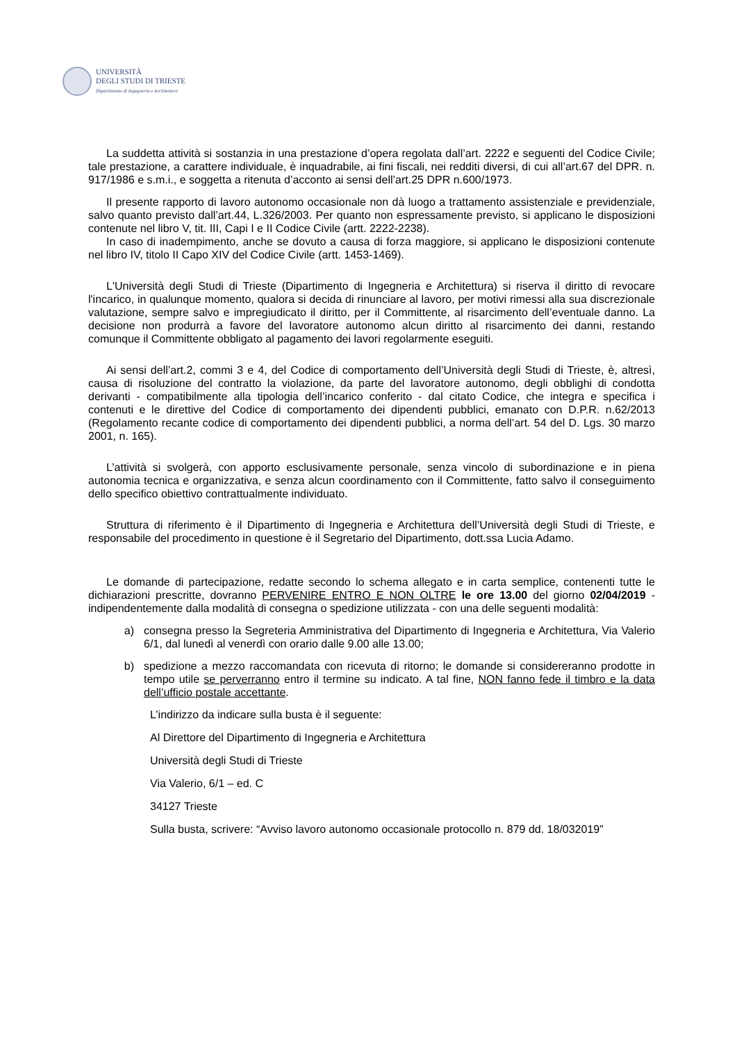UNIVERSITÀ
DEGLI STUDI DI TRIESTE
Dipartimento di Ingegneria e Architettura
La suddetta attività si sostanzia in una prestazione d’opera regolata dall’art. 2222 e seguenti del Codice Civile; tale prestazione, a carattere individuale, è inquadrabile, ai fini fiscali, nei redditi diversi, di cui all’art.67 del DPR. n. 917/1986 e s.m.i., e soggetta a ritenuta d’acconto ai sensi dell’art.25 DPR n.600/1973.
Il presente rapporto di lavoro autonomo occasionale non dà luogo a trattamento assistenziale e previdenziale, salvo quanto previsto dall’art.44, L.326/2003. Per quanto non espressamente previsto, si applicano le disposizioni contenute nel libro V, tit. III, Capi I e II Codice Civile (artt. 2222-2238).
In caso di inadempimento, anche se dovuto a causa di forza maggiore, si applicano le disposizioni contenute nel libro IV, titolo II Capo XIV del Codice Civile (artt. 1453-1469).
L'Università degli Studi di Trieste (Dipartimento di Ingegneria e Architettura) si riserva il diritto di revocare l'incarico, in qualunque momento, qualora si decida di rinunciare al lavoro, per motivi rimessi alla sua discrezionale valutazione, sempre salvo e impregiudicato il diritto, per il Committente, al risarcimento dell’eventuale danno. La decisione non produrrà a favore del lavoratore autonomo alcun diritto al risarcimento dei danni, restando comunque il Committente obbligato al pagamento dei lavori regolarmente eseguiti.
Ai sensi dell’art.2, commi 3 e 4, del Codice di comportamento dell’Università degli Studi di Trieste, è, altresì, causa di risoluzione del contratto la violazione, da parte del lavoratore autonomo, degli obblighi di condotta derivanti - compatibilmente alla tipologia dell’incarico conferito - dal citato Codice, che integra e specifica i contenuti e le direttive del Codice di comportamento dei dipendenti pubblici, emanato con D.P.R. n.62/2013 (Regolamento recante codice di comportamento dei dipendenti pubblici, a norma dell’art. 54 del D. Lgs. 30 marzo 2001, n. 165).
L’attività si svolgerà, con apporto esclusivamente personale, senza vincolo di subordinazione e in piena autonomia tecnica e organizzativa, e senza alcun coordinamento con il Committente, fatto salvo il conseguimento dello specifico obiettivo contrattualmente individuato.
Struttura di riferimento è il Dipartimento di Ingegneria e Architettura dell’Università degli Studi di Trieste, e responsabile del procedimento in questione è il Segretario del Dipartimento, dott.ssa Lucia Adamo.
Le domande di partecipazione, redatte secondo lo schema allegato e in carta semplice, contenenti tutte le dichiarazioni prescritte, dovranno PERVENIRE ENTRO E NON OLTRE le ore 13.00 del giorno 02/04/2019 - indipendentemente dalla modalità di consegna o spedizione utilizzata - con una delle seguenti modalità:
a) consegna presso la Segreteria Amministrativa del Dipartimento di Ingegneria e Architettura, Via Valerio 6/1, dal lunedì al venerdì con orario dalle 9.00 alle 13.00;
b) spedizione a mezzo raccomandata con ricevuta di ritorno; le domande si considereranno prodotte in tempo utile se perverranno entro il termine su indicato. A tal fine, NON fanno fede il timbro e la data dell’ufficio postale accettante.
L’indirizzo da indicare sulla busta è il seguente:
Al Direttore del Dipartimento di Ingegneria e Architettura
Università degli Studi di Trieste
Via Valerio, 6/1 – ed. C
34127 Trieste
Sulla busta, scrivere: “Avviso lavoro autonomo occasionale protocollo n. 879 dd. 18/032019”